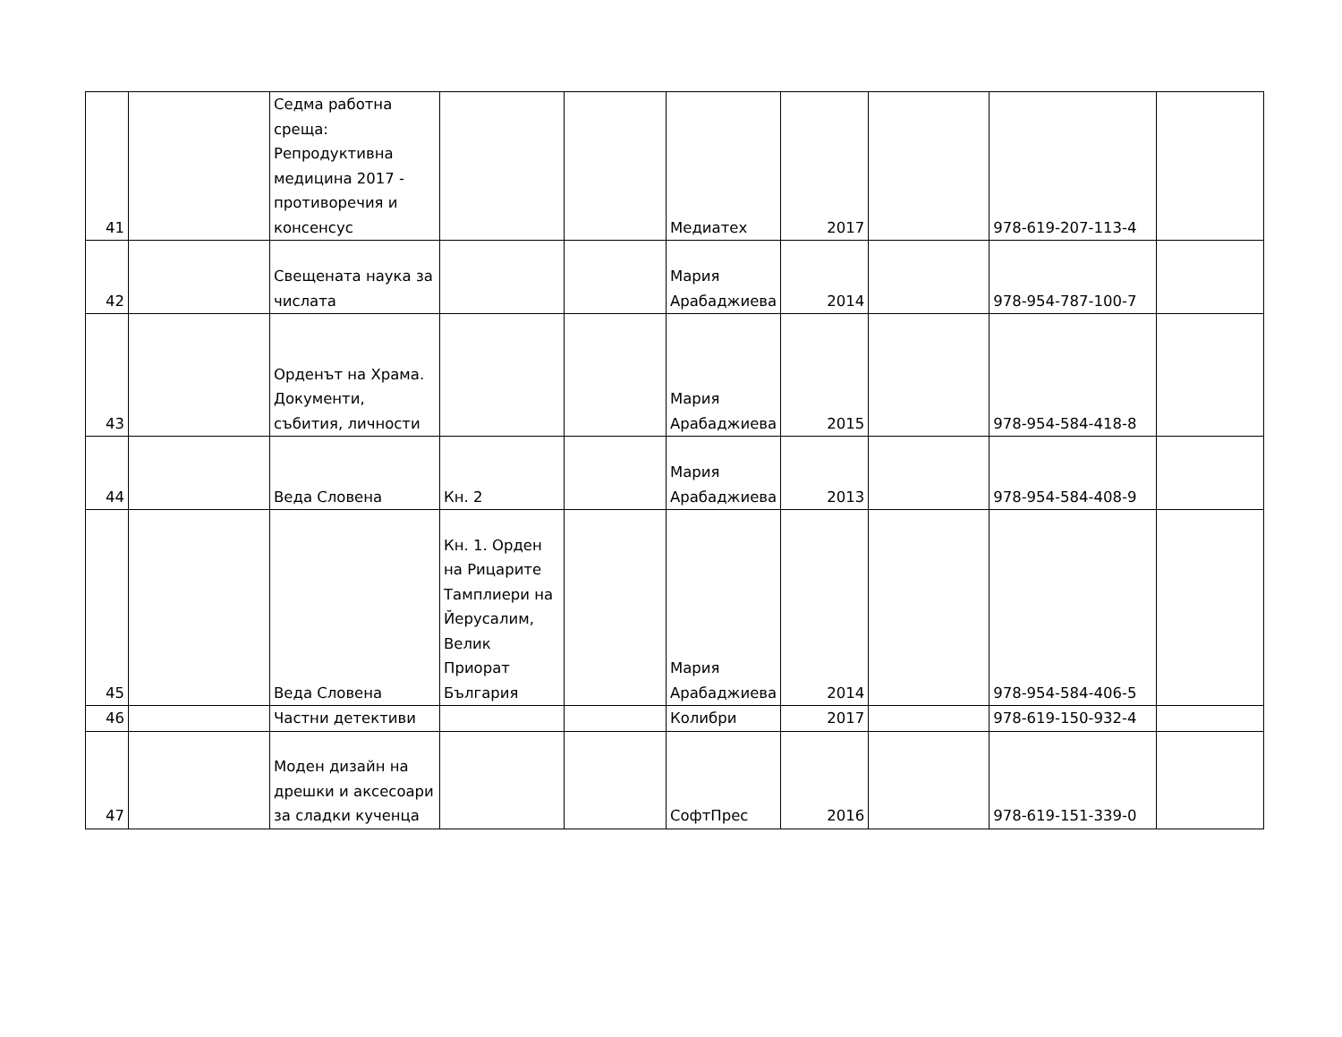| 41 | | Седма работна среща: Репродуктивна медицина 2017 - противоречия и консенсус | | | Медиатех | 2017 | | 978-619-207-113-4 | |
| 42 | | Свещената наука за числата | | | Мария Арабаджиева | 2014 | | 978-954-787-100-7 | |
| 43 | | Орденът на Храма. Документи, събития, личности | | | Мария Арабаджиева | 2015 | | 978-954-584-418-8 | |
| 44 | | Веда Словена | Кн. 2 | | Мария Арабаджиева | 2013 | | 978-954-584-408-9 | |
| 45 | | Веда Словена | Кн. 1. Орден на Рицарите Тамплиери на Йерусалим, Велик Приорат България | | Мария Арабаджиева | 2014 | | 978-954-584-406-5 | |
| 46 | | Частни детективи | | | Колибри | 2017 | | 978-619-150-932-4 | |
| 47 | | Моден дизайн на дрешки и аксесоари за сладки кученца | | | СофтПрес | 2016 | | 978-619-151-339-0 | |